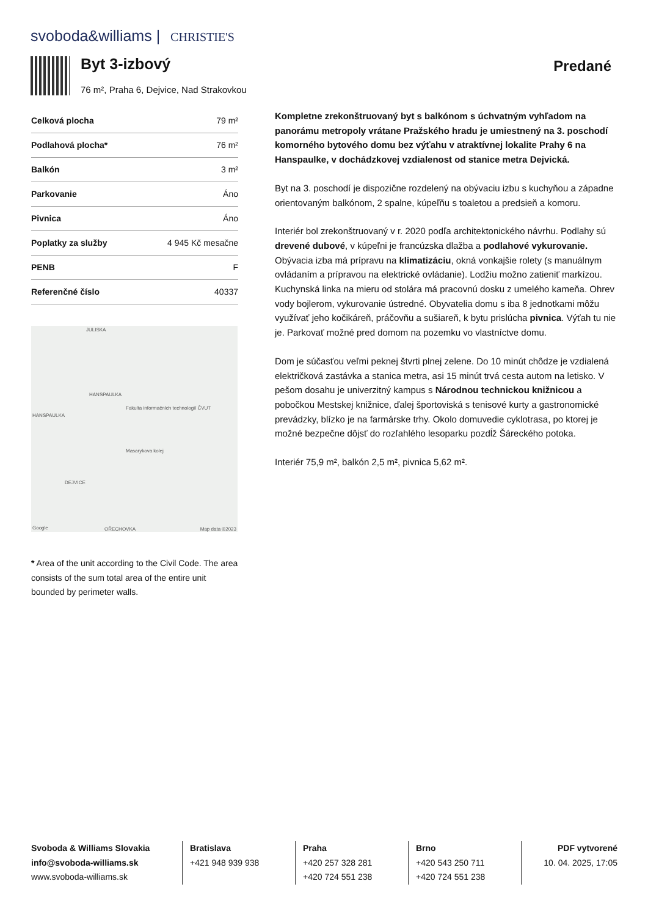svoboda&williams | CHRISTIE'S
Byt 3-izbový
76 m², Praha 6, Dejvice, Nad Strakovkou
Predané
| Celková plocha | 79 m² |
| Podlahová plocha* | 76 m² |
| Balkón | 3 m² |
| Parkovanie | Áno |
| Pivnica | Áno |
| Poplatky za služby | 4 945 Kč mesačne |
| PENB | F |
| Referenčné číslo | 40337 |
JULISKA
HANSPAULKA
HANSPAULKA
Fakulta informačních technologií ČVUT
Masarykova kolej
DEJVICE
OŘECHOVKA
Google Map data ©2023
* Area of the unit according to the Civil Code. The area consists of the sum total area of the entire unit bounded by perimeter walls.
Kompletne zrekonštruovaný byt s balkónom s úchvatným vyhľadom na panorámu metropoly vrátane Pražského hradu je umiestnený na 3. poschodí komorného bytového domu bez výťahu v atraktívnej lokalite Prahy 6 na Hanspaulke, v dochádzkovej vzdialenost od stanice metra Dejvická.
Byt na 3. poschodí je dispozične rozdelený na obývaciu izbu s kuchyňou a západne orientovaným balkónom, 2 spalne, kúpeľňu s toaletou a predsieň a komoru.
Interiér bol zrekonštruovaný v r. 2020 podľa architektonického návrhu. Podlahy sú drevené dubové, v kúpeľni je francúzska dlažba a podlahové vykurovanie. Obývacia izba má prípravu na klimatizáciu, okná vonkajšie rolety (s manuálnym ovládaním a prípravou na elektrické ovládanie). Lodžiu možno zatieniť markízou. Kuchynská linka na mieru od stolára má pracovnú dosku z umelého kameňa. Ohrev vody bojlerom, vykurovanie ústredné. Obyvatelia domu s iba 8 jednotkami môžu využívať jeho kočikáreň, práčovňu a sušiareň, k bytu prislúcha pivnica. Výťah tu nie je. Parkovať možné pred domom na pozemku vo vlastníctve domu.
Dom je súčasťou veľmi peknej štvrti plnej zelene. Do 10 minút chôdze je vzdialená električková zastávka a stanica metra, asi 15 minút trvá cesta autom na letisko. V pešom dosahu je univerzitný kampus s Národnou technickou knižnicou a pobočkou Mestskej knižnice, ďalej športoviská s tenisové kurty a gastronomické prevádzky, blízko je na farmárske trhy. Okolo domuvedie cyklotrasa, po ktorej je možné bezpečne dôjsť do rozľahlého lesoparku pozdĺž Šáreckého potoka.
Interiér 75,9 m², balkón 2,5 m², pivnica 5,62 m².
Svoboda & Williams Slovakia
info@svoboda-williams.sk
www.svoboda-williams.sk
Bratislava
+421 948 939 938
Praha
+420 257 328 281
+420 724 551 238
Brno
+420 543 250 711
+420 724 551 238
PDF vytvorené
10. 04. 2025, 17:05